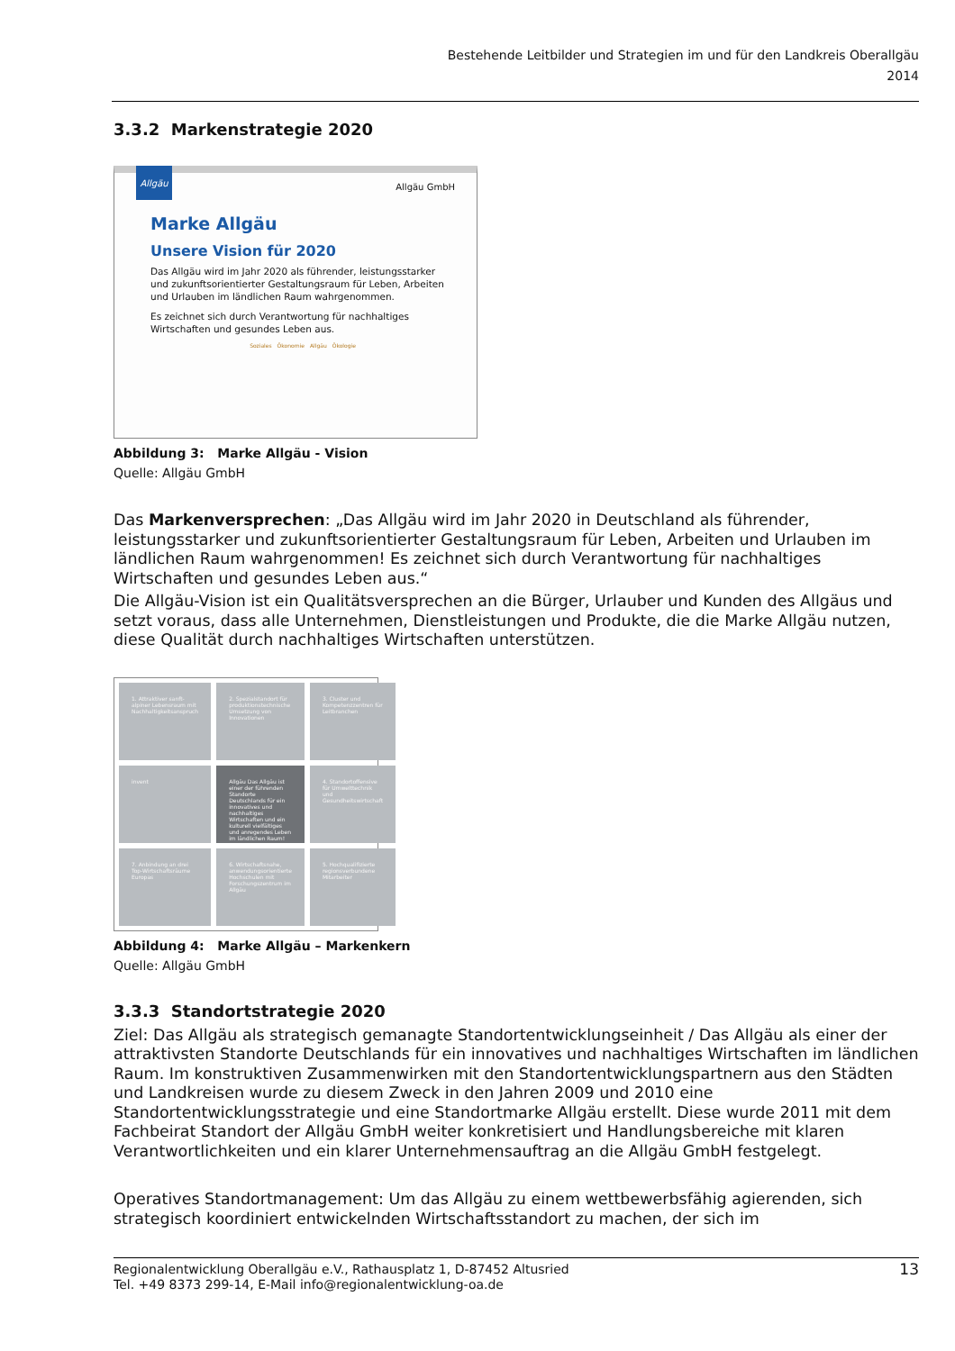Bestehende Leitbilder und Strategien im und für den Landkreis Oberallgäu
2014
3.3.2 Markenstrategie 2020
Allgäu
Allgäu GmbH
Marke Allgäu
Unsere Vision für 2020
Das Allgäu wird im Jahr 2020 als führender, leistungsstarker und zukunftsorientierter Gestaltungsraum für Leben, Arbeiten und Urlauben im ländlichen Raum wahrgenommen.
Es zeichnet sich durch Verantwortung für nachhaltiges Wirtschaften und gesundes Leben aus.
Soziales Ökonomie Allgäu Ökologie
Abbildung 3: Marke Allgäu - Vision
Quelle: Allgäu GmbH
Das Markenversprechen: „Das Allgäu wird im Jahr 2020 in Deutschland als führender, leistungsstarker und zukunftsorientierter Gestaltungsraum für Leben, Arbeiten und Urlauben im ländlichen Raum wahrgenommen! Es zeichnet sich durch Verantwortung für nachhaltiges Wirtschaften und gesundes Leben aus.“
Die Allgäu-Vision ist ein Qualitätsversprechen an die Bürger, Urlauber und Kunden des Allgäus und setzt voraus, dass alle Unternehmen, Dienstleistungen und Produkte, die die Marke Allgäu nutzen, diese Qualität durch nachhaltiges Wirtschaften unterstützen.
1. Attraktiver sanft-alpiner Lebensraum mit Nachhaltigkeitsanspruch
2. Spezialstandort für produktionstechnische Umsetzung von Innovationen
3. Cluster und Kompetenzzentren für Leitbranchen
invent
Allgäu Das Allgäu ist einer der führenden Standorte Deutschlands für ein innovatives und nachhaltiges Wirtschaften und ein kulturell vielfältiges und anregendes Leben im ländlichen Raum!
4. Standortoffensive für Umwelttechnik und Gesundheitswirtschaft
7. Anbindung an drei Top-Wirtschaftsräume Europas
6. Wirtschaftsnahe, anwendungsorientierte Hochschulen mit Forschungszentrum im Allgäu
5. Hochqualifizierte regionsverbundene Mitarbeiter
Abbildung 4: Marke Allgäu – Markenkern
Quelle: Allgäu GmbH
3.3.3 Standortstrategie 2020
Ziel: Das Allgäu als strategisch gemanagte Standortentwicklungseinheit / Das Allgäu als einer der attraktivsten Standorte Deutschlands für ein innovatives und nachhaltiges Wirtschaften im ländlichen Raum. Im konstruktiven Zusammenwirken mit den Standortentwicklungspartnern aus den Städten und Landkreisen wurde zu diesem Zweck in den Jahren 2009 und 2010 eine Standortentwicklungsstrategie und eine Standortmarke Allgäu erstellt. Diese wurde 2011 mit dem Fachbeirat Standort der Allgäu GmbH weiter konkretisiert und Handlungsbereiche mit klaren Verantwortlichkeiten und ein klarer Unternehmensauftrag an die Allgäu GmbH festgelegt.
Operatives Standortmanagement: Um das Allgäu zu einem wettbewerbsfähig agierenden, sich strategisch koordiniert entwickelnden Wirtschaftsstandort zu machen, der sich im
Regionalentwicklung Oberallgäu e.V., Rathausplatz 1, D-87452 Altusried
Tel. +49 8373 299-14, E-Mail info@regionalentwicklung-oa.de
13